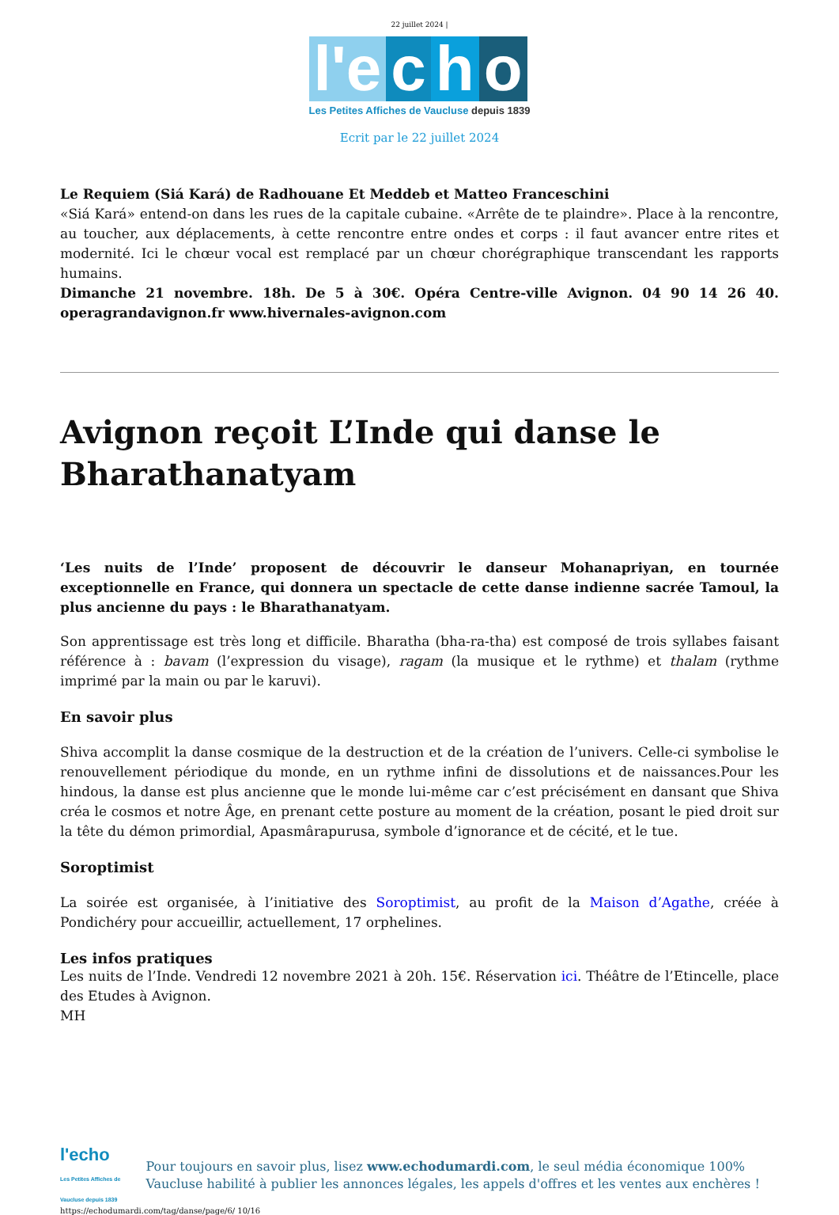22 juillet 2024 |
l'e c h o
Les Petites Affiches de Vaucluse depuis 1839
Ecrit par le 22 juillet 2024
Le Requiem (Siá Kará) de Radhouane Et Meddeb et Matteo Franceschini
«Siá Kará» entend-on dans les rues de la capitale cubaine. «Arrête de te plaindre». Place à la rencontre, au toucher, aux déplacements, à cette rencontre entre ondes et corps : il faut avancer entre rites et modernité. Ici le chœur vocal est remplacé par un chœur chorégraphique transcendant les rapports humains.
Dimanche 21 novembre. 18h. De 5 à 30€. Opéra Centre-ville Avignon. 04 90 14 26 40. operagrandavignon.fr www.hivernales-avignon.com
Avignon reçoit L’Inde qui danse le Bharathanatyam
‘Les nuits de l’Inde’ proposent de découvrir le danseur Mohanapriyan, en tournée exceptionnelle en France, qui donnera un spectacle de cette danse indienne sacrée Tamoul, la plus ancienne du pays : le Bharathanatyam.
Son apprentissage est très long et difficile. Bharatha (bha-ra-tha) est composé de trois syllabes faisant référence à : bavam (l’expression du visage), ragam (la musique et le rythme) et thalam (rythme imprimé par la main ou par le karuvi).
En savoir plus
Shiva accomplit la danse cosmique de la destruction et de la création de l’univers. Celle-ci symbolise le renouvellement périodique du monde, en un rythme infini de dissolutions et de naissances.Pour les hindous, la danse est plus ancienne que le monde lui-même car c’est précisément en dansant que Shiva créa le cosmos et notre Âge, en prenant cette posture au moment de la création, posant le pied droit sur la tête du démon primordial, Apasmârapurusa, symbole d’ignorance et de cécité, et le tue.
Soroptimist
La soirée est organisée, à l’initiative des Soroptimist, au profit de la Maison d’Agathe, créée à Pondichéry pour accueillir, actuellement, 17 orphelines.
Les infos pratiques
Les nuits de l’Inde. Vendredi 12 novembre 2021 à 20h. 15€. Réservation ici. Théâtre de l’Etincelle, place des Etudes à Avignon.
MH
l'echo
Les Petites Affiches de Vaucluse depuis 1839
Pour toujours en savoir plus, lisez www.echodumardi.com, le seul média économique 100% Vaucluse habilité à publier les annonces légales, les appels d'offres et les ventes aux enchères !
https://echodumardi.com/tag/danse/page/6/ 10/16